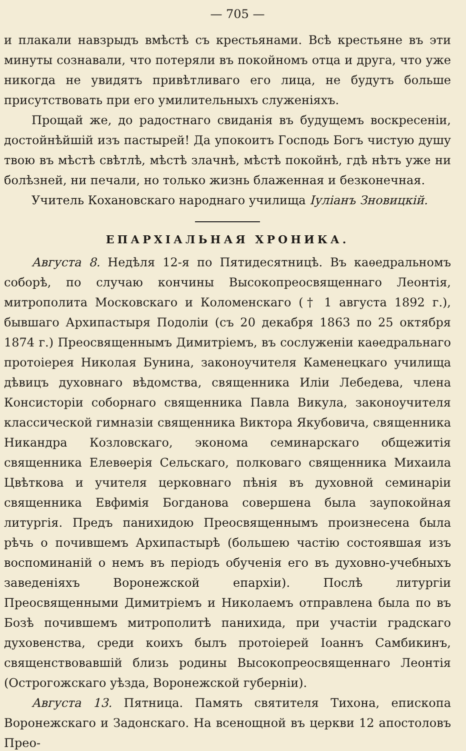— 705 —
и плакали навзрыдъ вмѣстѣ съ крестьянами. Всѣ крестьяне въ эти минуты сознавали, что потеряли въ покойномъ отца и друга, что уже никогда не увидятъ привѣтливаго его лица, не будутъ больше присутствовать при его умилительныхъ служеніяхъ.
Прощай же, до радостнаго свиданія въ будущемъ воскресеніи, достойнѣйшій изъ пастырей! Да упокоитъ Господь Богъ чистую душу твою въ мѣстѣ свѣтлѣ, мѣстѣ злачнѣ, мѣстѣ покойнѣ, гдѣ нѣтъ уже ни болѣзней, ни печали, но только жизнь блаженная и безконечная.
Учитель Кохановскаго народнаго училища Іуліанъ Зновицкій.
ЕПАРХІАЛЬНАЯ ХРОНИКА.
Августа 8. Недѣля 12-я по Пятидесятницѣ. Въ каѳедральномъ соборѣ, по случаю кончины Высокопреосвященнаго Леонтія, митрополита Московскаго и Коломенскаго († 1 августа 1892 г.), бывшаго Архипастыря Подоліи (съ 20 декабря 1863 по 25 октября 1874 г.) Преосвященнымъ Димитріемъ, въ сослуженіи каѳедральнаго протоіерея Николая Бунина, законоучителя Каменецкаго училища дѣвицъ духовнаго вѣдомства, священника Иліи Лебедева, члена Консисторіи соборнаго священника Павла Викула, законоучителя классической гимназіи священника Виктора Якубовича, священника Никандра Козловскаго, эконома семинарскаго общежитія священника Елевѳерія Сельскаго, полковаго священника Михаила Цвѣткова и учителя церковнаго пѣнія въ духовной семинаріи священника Евфимія Богданова совершена была заупокойная литургія. Предъ панихидою Преосвященнымъ произнесена была рѣчь о почившемъ Архипастырѣ (большею частію состоявшая изъ воспоминаній о немъ въ періодъ обученія его въ духовно-учебныхъ заведеніяхъ Воронежской епархіи). Послѣ литургіи Преосвященными Димитріемъ и Николаемъ отправлена была по въ Бозѣ почившемъ митрополитѣ панихида, при участіи градскаго духовенства, среди коихъ былъ протоіерей Іоаннъ Самбикинъ, священствовавшій близь родины Высокопреосвященнаго Леонтія (Острогожскаго уѣзда, Воронежской губерніи).
Августа 13. Пятница. Память святителя Тихона, епископа Воронежскаго и Задонскаго. На всенощной въ церкви 12 апостоловъ Прео-